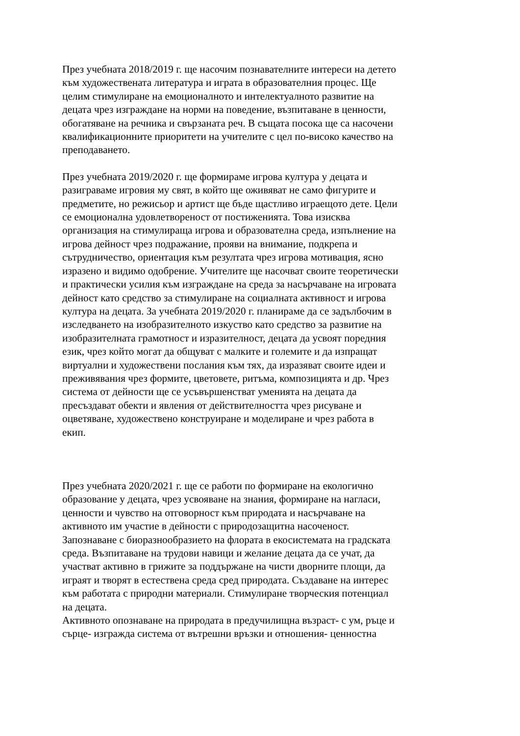През учебната 2018/2019 г. ще насочим познавателните интереси на детето
към художествената литература и играта в образователния процес. Ще
целим стимулиране на емоционалното и интелектуалното развитие на
децата чрез изграждане на норми на поведение, възпитаване в ценности,
обогатяване на речника и свързаната реч. В същата посока ще са насочени
квалификационните приоритети на учителите с цел по-високо качество на
преподаването.
През учебната 2019/2020 г. ще формираме игрова култура у децата и
разиграваме игровия му свят, в който ще оживяват не само фигурите и
предметите, но режисьор и артист ще бъде щастливо играещото дете. Цели
се емоционална удовлетвореност от постиженията. Това изисква
организация на стимулираща игрова и образователна среда, изпълнение на
игрова дейност чрез подражание, прояви на внимание, подкрепа и
сътрудничество, ориентация към резултата чрез игрова мотивация, ясно
изразено и видимо одобрение. Учителите ще насочват своите теоретически
и практически усилия към изграждане на среда за насърчаване на игровата
дейност като средство за стимулиране на социалната активност и игрова
култура на децата. За учебната 2019/2020 г. планираме да се задълбочим в
изследването на изобразителното изкуство като средство за развитие на
изобразителната грамотност и изразителност, децата да усвоят поредния
език, чрез който могат да общуват с малките и големите и да изпращат
виртуални и художествени послания към тях, да изразяват своите идеи и
преживявания чрез формите, цветовете, ритъма, композицията и др. Чрез
система от дейности ще се усъвършенстват уменията на децата да
пресъздават обекти и явления от действителността чрез рисуване и
оцветяване, художествено конструиране и моделиране и чрез работа в
екип.
През учебната 2020/2021 г. ще се работи по формиране на екологично
образование у децата, чрез усвояване на знания, формиране на нагласи,
ценности и чувство на отговорност към природата и насърчаване на
активното им участие в дейности с природозащитна насоченост.
Запознаване с биоразнообразието на флората в екосистемата на градската
среда. Възпитаване на трудови навици и желание децата да се учат, да
участват активно в грижите за поддържане на чисти дворните площи, да
играят и творят в естествена среда сред природата. Създаване на интерес
към работата с природни материали. Стимулиране творческия потенциал
на децата.
Активното опознаване на природата в предучилищна възраст- с ум, ръце и
сърце- изгражда система от вътрешни връзки и отношения- ценностна